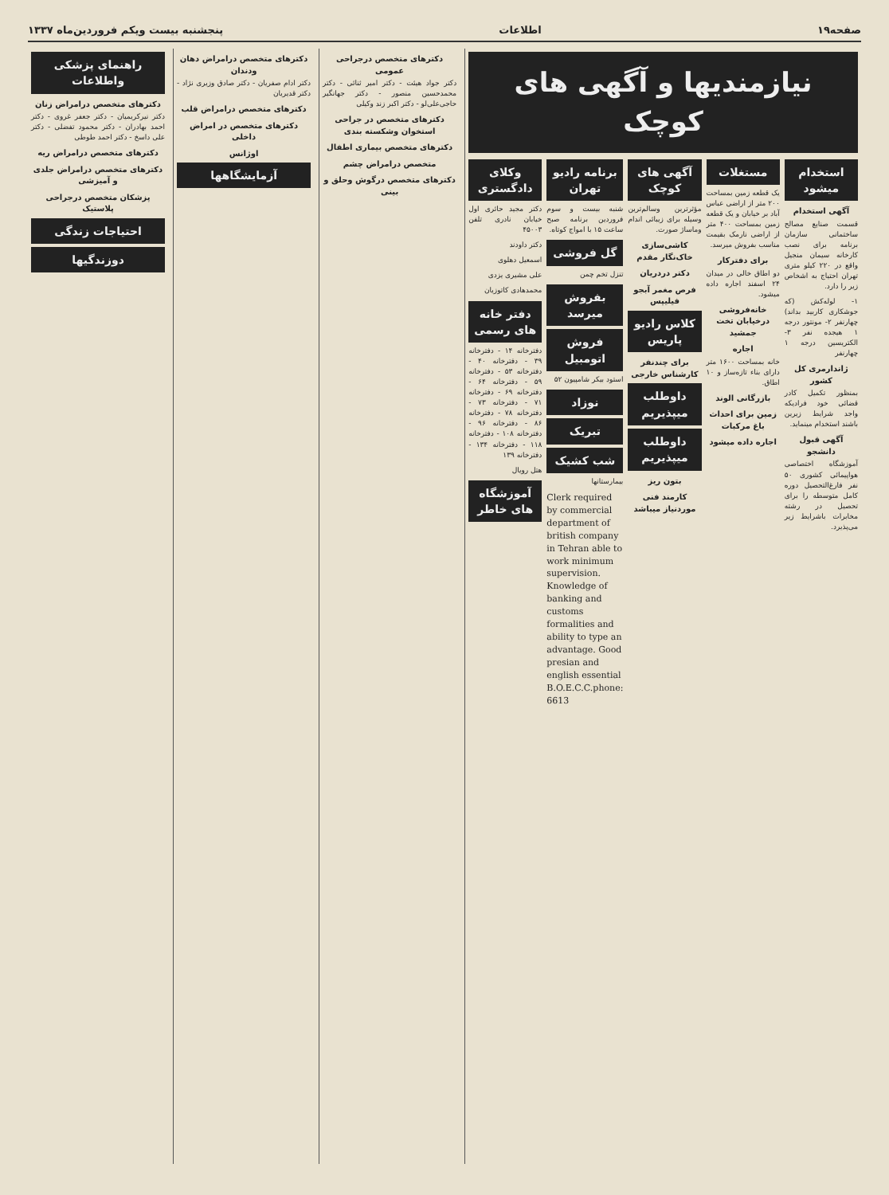صفحه۱۹ اطلاعات پنجشنبه بیست ویکم فروردین‌ماه ۱۳۳۷
نیازمندیها و آگهی های کوچک
استخدام میشود
آگهی استخدام
قسمت صنایع مصالح ساختمانی سازمان برنامه برای نصب کارخانه سیمان منجیل واقع در ۲۲۰ کیلو متری تهران احتیاج به اشخاص زیر را دارد.
۱- لوله‌کش (که جوشکاری کاربید بداند) چهارنفر ۲- مونتور درجه ۱ هیجده نفر ۳- الکتریسین درجه ۱ چهارنفر
ژاندارمری کل کشور
بمنظور تکمیل کادر قضائی خود فرادیکه واجد شرایط زیرین باشند استخدام مینماید.
آگهی قبول دانشجو
آموزشگاه اختصاصی هواپیمائی کشوری ۵۰ نفر فارغ‌التحصیل دوره کامل متوسطه را برای تحصیل در رشته مخابرات باشرایط زیر می‌پذیرد.
مستغلات
یک قطعه زمین بمساحت ۲۰۰ متر از اراضی عباس آباد بر خیابان و یک قطعه زمین بمساحت ۴۰۰ متر از اراضی نارمک بقیمت مناسب بفروش میرسد.
برای دفترکار
دو اطاق خالی در میدان ۲۴ اسفند اجاره داده میشود.
خانه‌فروشی درخیابان تخت جمشید
اجاره
خانه بمساحت ۱۶۰۰ متر دارای بناء تازه‌ساز و ۱۰ اطاق.
بازرگانی الوند
زمین برای احداث باغ مرکبات
اجاره داده میشود
آگهی های کوچک
مؤثرترین وسالم‌ترین وسیله برای زیبائی اندام وماساژ صورت.
کاشی‌سازی خاک‌نگار مقدم
دکتر دردریان
فرص مغمر آبجو فیلیپس
کلاس رادیو پاریس
برای چندنفر کارشناس خارجی
داوطلب میپذیریم
داوطلب میپذیریم
بتون ریز
کارمند فنی موردنیاز میباشد
برنامه رادیو تهران
شنبه بیست و سوم فروردین برنامه صبح ساعت ۱۵ با امواج کوتاه.
گل فروشی
تنزل تخم چمن
بفروش میرسد
فروش اتومبیل
استود بیکر شامپیون ۵۲
نوزاد
تبریک
شب کشیک
بیمارستانها
Clerk required by commercial department of british company in Tehran able to work minimum supervision. Knowledge of banking and customs formalities and ability to type an advantage. Good presian and english essential B.O.E.C.C.phone: 6613
وکلای دادگستری
دکتر مجید حائری اول خیابان نادری تلفن ۴۵۰۰۳
دکتر داودند
اسمعیل دهلوی
علی مشیری یزدی
محمدهادی کاتوزیان
دفتر خانه های رسمی
دفترخانه ۱۴ - دفترخانه ۳۹ - دفترخانه ۴۰ - دفترخانه ۵۳ - دفترخانه ۵۹ - دفترخانه ۶۴ - دفترخانه ۶۹ - دفترخانه ۷۱ - دفترخانه ۷۳ - دفترخانه ۷۸ - دفترخانه ۸۶ - دفترخانه ۹۶ - دفترخانه ۱۰۸ - دفترخانه ۱۱۸ - دفترخانه ۱۳۴ - دفترخانه ۱۳۹
هتل رویال
آموزشگاه های خاطر
دکترهای متخصص درجراحی عمومی
دکتر جواد هیئت - دکتر امیر ثنائی - دکتر محمدحسین منصور - دکتر جهانگیر حاجی‌علی‌لو - دکتر اکبر زند وکیلی
دکترهای متخصص در جراحی استخوان وشکسته بندی
دکترهای متخصص بیماری اطفال
متخصص درامراض چشم
دکترهای متخصص درگوش وحلق و بینی
دکترهای متخصص درامراض دهان ودندان
دکتر ادام صفریان - دکتر صادق وزیری نژاد - دکتر قدیریان
دکترهای متخصص درامراض قلب
دکترهای متخصص در امراض داخلی
اوژانس
آزمایشگاهها
راهنمای پزشکی واطلاعات
دکترهای متخصص درامراض زنان
دکتر نیرکریمیان - دکتر جعفر غروی - دکتر احمد بهادران - دکتر محمود تفضلی - دکتر علی داسخ - دکتر احمد طوطی
دکترهای متخصص درامراض ریه
دکترهای متخصص درامراض جلدی و آمیزشی
پزشکان متخصص درجراحی پلاستیک
احتیاجات زندگی
دوزندگیها